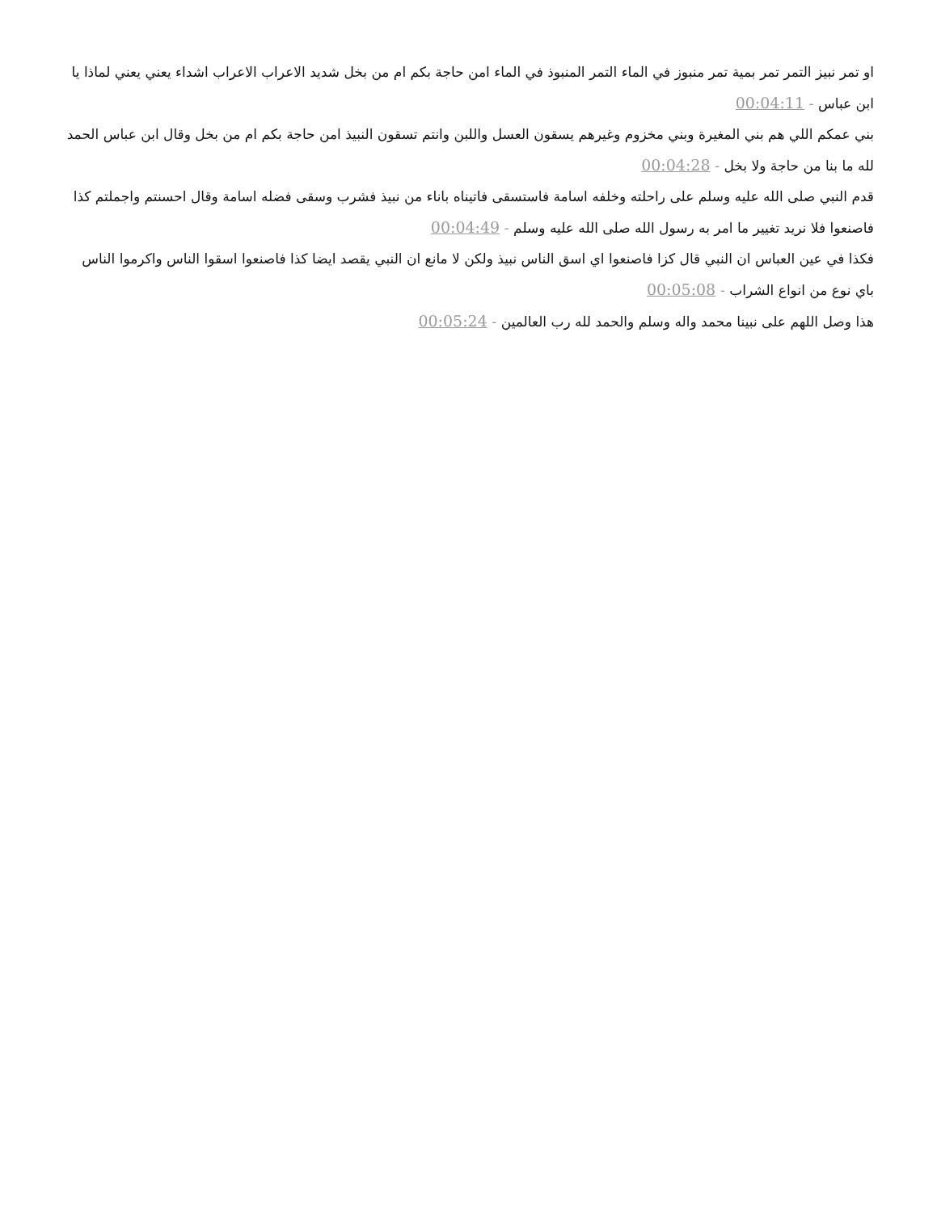او تمر نبيز التمر تمر بمية تمر منبوز في الماء التمر المنبوذ في الماء امن حاجة بكم ام من بخل شديد الاعراب الاعراب اشداء يعني يعني لماذا يا ابن عباس - 00:04:11
بني عمكم اللي هم بني المغيرة وبني مخزوم وغيرهم يسقون العسل واللبن وانتم تسقون النبيذ امن حاجة بكم ام من بخل وقال ابن عباس الحمد لله ما بنا من حاجة ولا بخل - 00:04:28
قدم النبي صلى الله عليه وسلم على راحلته وخلفه اسامة فاستسقى فاتيناه باناء من نبيذ فشرب وسقى فضله اسامة وقال احسنتم واجملتم كذا فاصنعوا فلا نريد تغيير ما امر به رسول الله صلى الله عليه وسلم - 00:04:49
فكذا في عين العباس ان النبي قال كزا فاصنعوا اي اسق الناس نبيذ ولكن لا مانع ان النبي يقصد ايضا كذا فاصنعوا اسقوا الناس واكرموا الناس باي نوع من انواع الشراب - 00:05:08
هذا وصل اللهم على نبينا محمد واله وسلم والحمد لله رب العالمين - 00:05:24